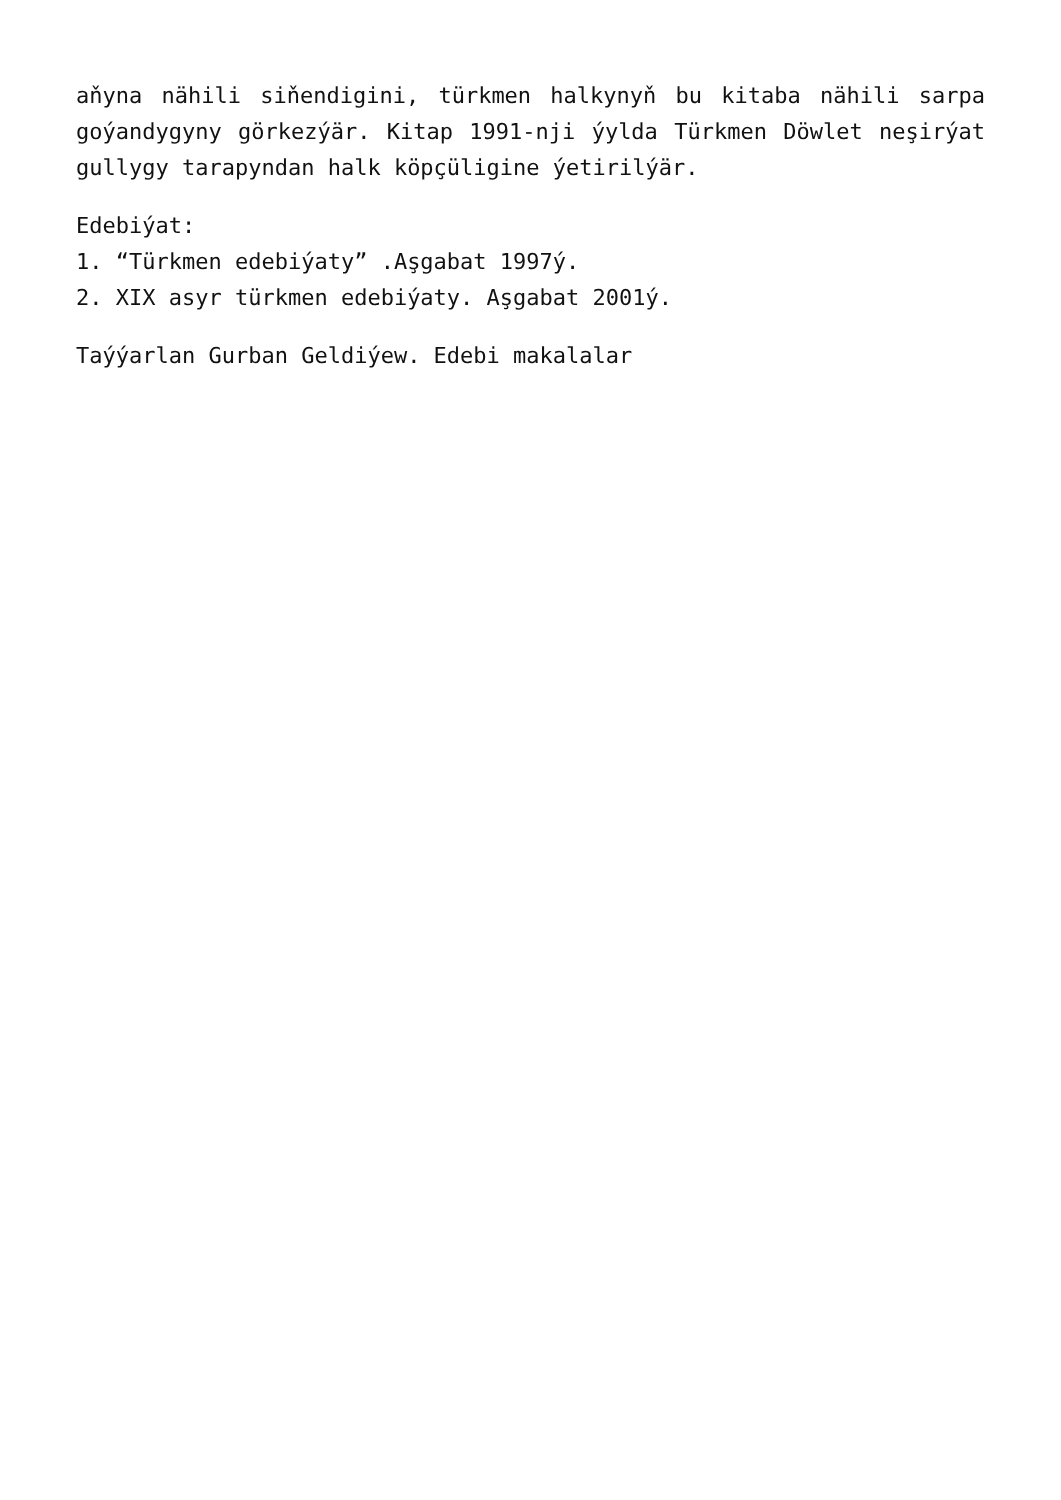aňyna nähili siňendigini, türkmen halkynyň bu kitaba nähili sarpa goýandygyny görkezýär. Kitap 1991-nji ýylda Türkmen Döwlet neşirýat gullygy tarapyndan halk köpçüligine ýetirilýär.
Edebiýat:
1. “Türkmen edebiýaty” .Aşgabat 1997ý.
2. XIX asyr türkmen edebiýaty. Aşgabat 2001ý.
Taýýarlan Gurban Geldiýew. Edebi makalalar